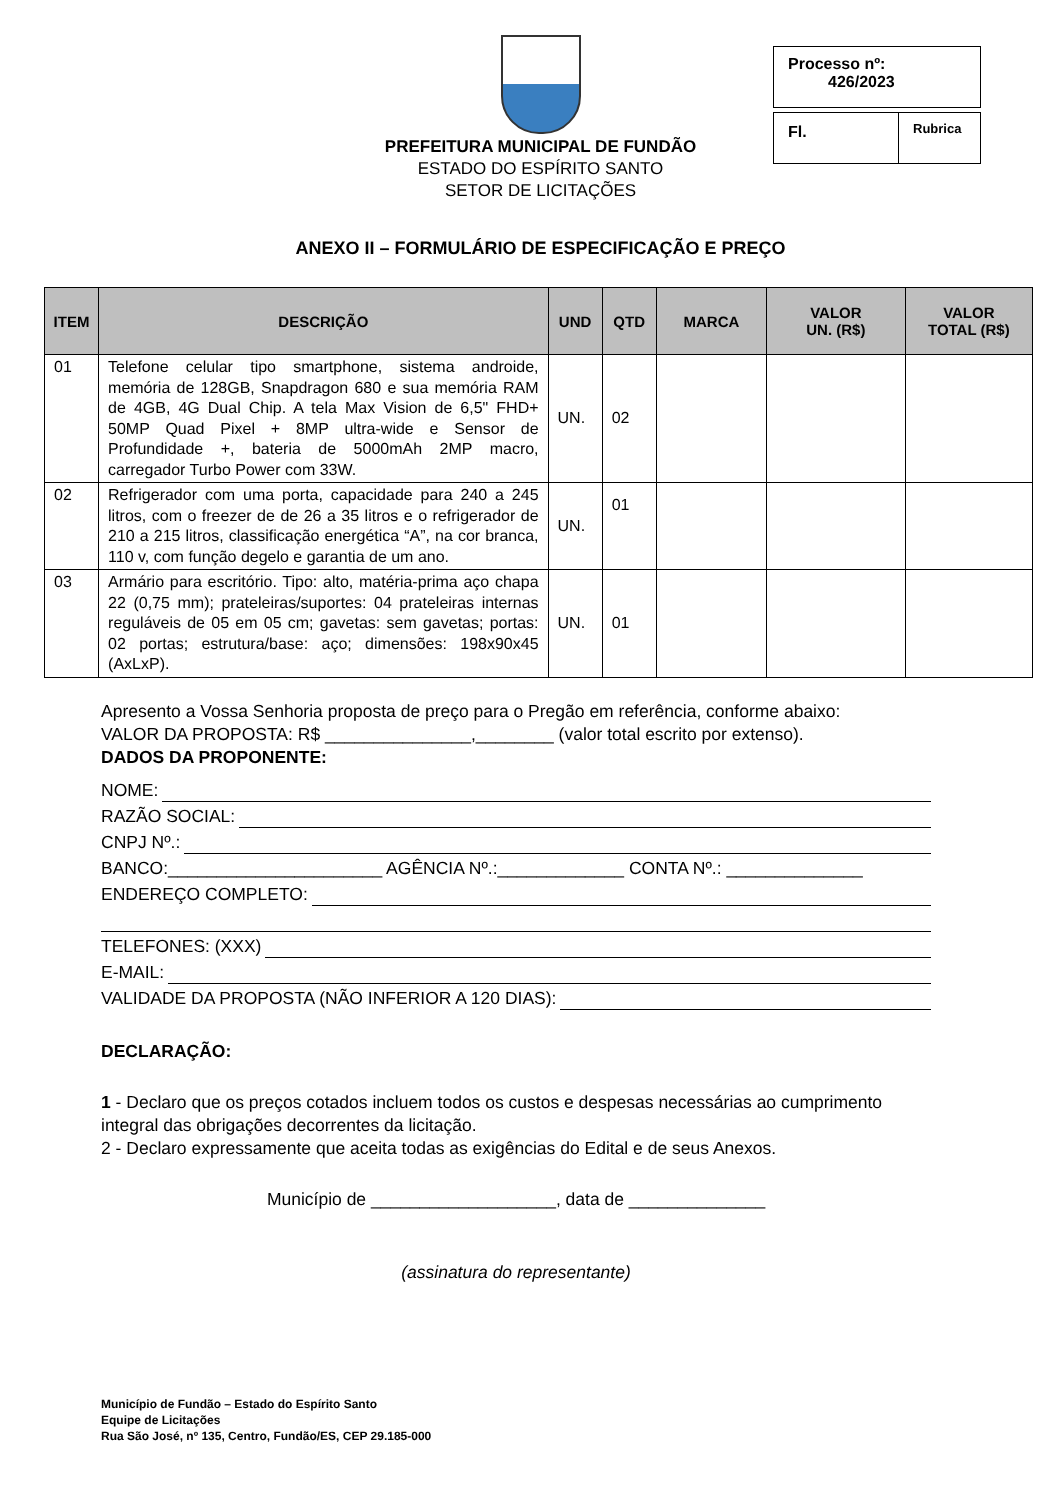PREFEITURA MUNICIPAL DE FUNDÃO
ESTADO DO ESPÍRITO SANTO
SETOR DE LICITAÇÕES
Processo nº:
426/2023
Fl. Rubrica
ANEXO II – FORMULÁRIO DE ESPECIFICAÇÃO E PREÇO
| ITEM | DESCRIÇÃO | UND | QTD | MARCA | VALOR UN. (R$) | VALOR TOTAL (R$) |
| --- | --- | --- | --- | --- | --- | --- |
| 01 | Telefone celular tipo smartphone, sistema androide, memória de 128GB, Snapdragon 680 e sua memória RAM de 4GB, 4G Dual Chip. A tela Max Vision de 6,5" FHD+ 50MP Quad Pixel + 8MP ultra-wide e Sensor de Profundidade +, bateria de 5000mAh 2MP macro, carregador Turbo Power com 33W. | UN. | 02 | | | |
| 02 | Refrigerador com uma porta, capacidade para 240 a 245 litros, com o freezer de de 26 a 35 litros e o refrigerador de 210 a 215 litros, classificação energética “A”, na cor branca, 110 v, com função degelo e garantia de um ano. | UN. | 01 | | | |
| 03 | Armário para escritório. Tipo: alto, matéria-prima aço chapa 22 (0,75 mm); prateleiras/suportes: 04 prateleiras internas reguláveis de 05 em 05 cm; gavetas: sem gavetas; portas: 02 portas; estrutura/base: aço; dimensões: 198x90x45 (AxLxP). | UN. | 01 | | | |
Apresento a Vossa Senhoria proposta de preço para o Pregão em referência, conforme abaixo:
VALOR DA PROPOSTA: R$ _______________,________ (valor total escrito por extenso).
DADOS DA PROPONENTE:
NOME:
RAZÃO SOCIAL:
CNPJ Nº.:
BANCO:______________________ AGÊNCIA Nº.:_____________ CONTA Nº.: ______________
ENDEREÇO COMPLETO:
TELEFONES: (XXX)
E-MAIL:
VALIDADE DA PROPOSTA (NÃO INFERIOR A 120 DIAS):
DECLARAÇÃO:
1 - Declaro que os preços cotados incluem todos os custos e despesas necessárias ao cumprimento integral das obrigações decorrentes da licitação.
2 - Declaro expressamente que aceita todas as exigências do Edital e de seus Anexos.
Município de ___________________, data de ______________
(assinatura do representante)
Município de Fundão – Estado do Espírito Santo
Equipe de Licitações
Rua São José, nº 135, Centro, Fundão/ES, CEP 29.185-000